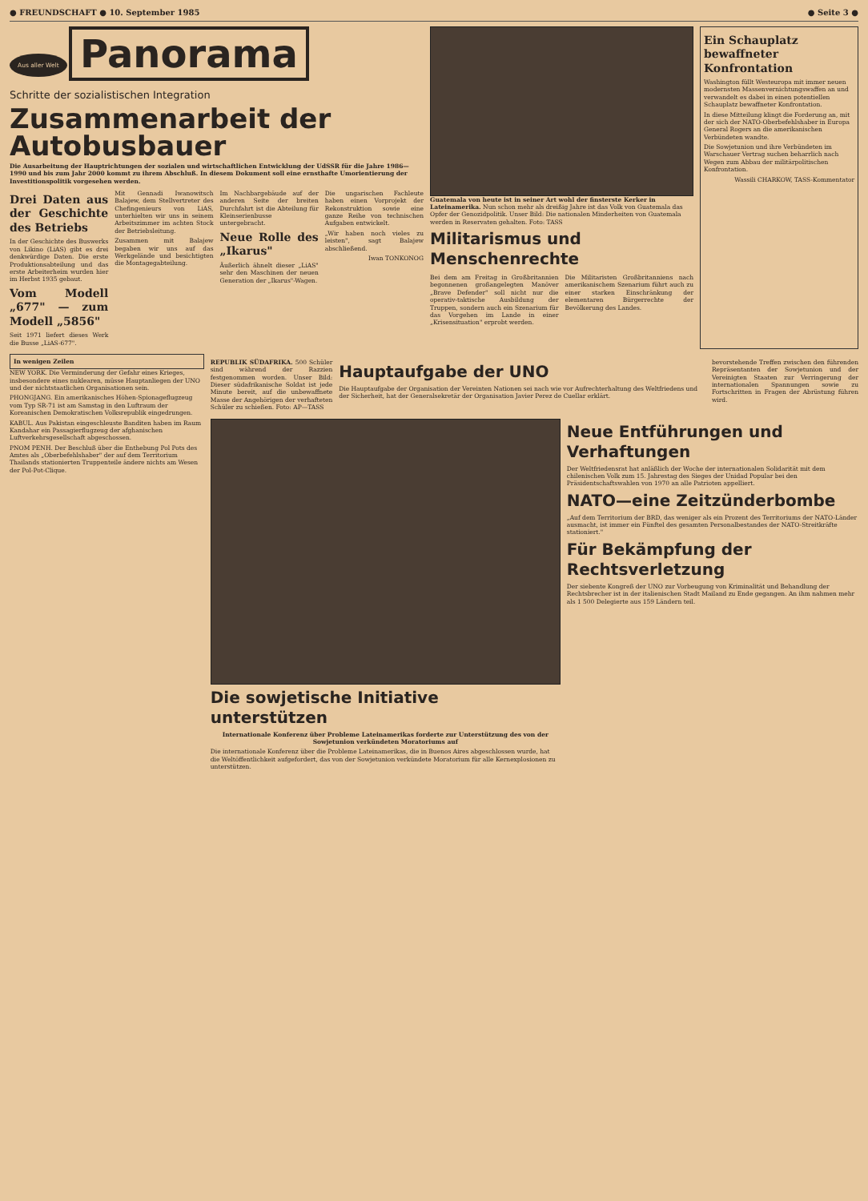● FREUNDSCHAFT ● 10. September 1985 ● Seite 3 ●
Aus aller Welt Panorama
Schritte der sozialistischen Integration
Zusammenarbeit der Autobusbauer
Die Ausarbeitung der Hauptrichtungen der sozialen und wirtschaftlichen Entwicklung der UdSSR für die Jahre 1986—1990 und bis zum Jahr 2000 kommt zu ihrem Abschluß. In diesem Dokument soll eine ernsthafte Umorientierung der Investitionspolitik vorgesehen werden.
Drei Daten aus der Geschichte des Betriebs
In der Geschichte des Buswerks von Likino (LiAS) gibt es drei denkwürdige Daten. Die erste Produktionsabteilung und das erste Arbeiterheim wurden hier im Herbst 1935 gebaut.
Vom Modell „677" — zum Modell „5856"
Seit 1971 liefert dieses Werk die Busse „LiAS-677".
Mit Gennadi Iwanowitsch Balajew, dem Stellvertreter des Chefingenieurs von LiAS, unterhielten wir uns in seinem Arbeitszimmer im achten Stock der Betriebsleitung.
Zusammen mit Balajew begaben wir uns auf das Werkgelände und besichtigten die Montagegabteilung.
Im Nachbargebäude auf der anderen Seite der breiten Durchfahrt ist die Abteilung für Kleinserienbusse untergebracht.
Neue Rolle des „Ikarus"
Äußerlich ähnelt dieser „LiAS" sehr den Maschinen der neuen Generation der „Ikarus"-Wagen.
Die ungarischen Fachleute haben einen Vorprojekt der Rekonstruktion sowie eine ganze Reihe von technischen Aufgaben entwickelt.
„Wir haben noch vieles zu leisten", sagt Balajew abschließend.
Iwan TONKONOG
Guatemala von heute ist in seiner Art wohl der finsterste Kerker in Lateinamerika. Nun schon mehr als dreißig Jahre ist das Volk von Guatemala das Opfer der Genozidpolitik. Unser Bild: Die nationalen Minderheiten von Guatemala werden in Reservaten gehalten. Foto: TASS
Militarismus und Menschenrechte
Bei dem am Freitag in Großbritannien begonnenen großangelegten Manöver „Brave Defender" soll nicht nur die operativ-taktische Ausbildung der Truppen, sondern auch ein Szenarium für das Vorgehen im Lande in einer „Krisensituation" erprobt werden.
Die Militaristen Großbritanniens nach amerikanischem Szenarium führt auch zu einer starken Einschränkung der elementaren Bürgerrechte der Bevölkerung des Landes.
Ein Schauplatz bewaffneter Konfrontation
Washington füllt Westeuropa mit immer neuen modernsten Massenvernichtungswaffen an und verwandelt es dabei in einen potentiellen Schauplatz bewaffneter Konfrontation.
In diese Mitteilung klingt die Forderung an, mit der sich der NATO-Oberbefehlshaber in Europa General Rogers an die amerikanischen Verbündeten wandte.
Die Sowjetunion und ihre Verbündeten im Warschauer Vertrag suchen beharrlich nach Wegen zum Abbau der militärpolitischen Konfrontation.
Wassili CHARKOW, TASS-Kommentator
In wenigen Zeilen
NEW YORK. Die Verminderung der Gefahr eines Krieges, insbesondere eines nuklearen, müsse Hauptanliegen der UNO und der nichtstaatlichen Organisationen sein.
PHONGJANG. Ein amerikanisches Höhen-Spionageflugzeug vom Typ SR-71 ist am Samstag in den Luftraum der Koreanischen Demokratischen Volksrepublik eingedrungen.
KABUL. Aus Pakistan eingeschleuste Banditen haben im Raum Kandahar ein Passagierflugzeug der afghanischen Luftverkehrsgesellschaft abgeschossen.
PNOM PENH. Der Beschluß über die Enthebung Pol Pots des Amtes als „Oberbefehlshaber" der auf dem Territorium Thailands stationierten Truppenteile ändere nichts am Wesen der Pol-Pot-Clique.
REPUBLIK SÜDAFRIKA. 500 Schüler sind während der Razzien festgenommen worden. Unser Bild: Dieser südafrikanische Soldat ist jede Minute bereit, auf die unbewaffnete Masse der Angehörigen der verhafteten Schüler zu schießen. Foto: AP—TASS
Hauptaufgabe der UNO
Die Hauptaufgabe der Organisation der Vereinten Nationen sei nach wie vor Aufrechterhaltung des Weltfriedens und der Sicherheit, hat der Generalsekretär der Organisation Javier Perez de Cuellar erklärt.
bevorstehende Treffen zwischen den führenden Repräsentanten der Sowjetunion und der Vereinigten Staaten zur Verringerung der internationalen Spannungen sowie zu Fortschritten in Fragen der Abrüstung führen wird.
Die sowjetische Initiative unterstützen
Internationale Konferenz über Probleme Lateinamerikas forderte zur Unterstützung des von der Sowjetunion verkündeten Moratoriums auf
Die internationale Konferenz über die Probleme Lateinamerikas, die in Buenos Aires abgeschlossen wurde, hat die Weltöffentlichkeit aufgefordert, das von der Sowjetunion verkündete Moratorium für alle Kernexplosionen zu unterstützen.
Neue Entführungen und Verhaftungen
Der Weltfriedensrat hat anläßlich der Woche der internationalen Solidarität mit dem chilenischen Volk zum 15. Jahrestag des Sieges der Unidad Popular bei den Präsidentschaftswahlen von 1970 an alle Patrioten appelliert.
NATO—eine Zeitzünderbombe
„Auf dem Territorium der BRD, das weniger als ein Prozent des Territoriums der NATO-Länder ausmacht, ist immer ein Fünftel des gesamten Personalbestandes der NATO-Streitkräfte stationiert."
Für Bekämpfung der Rechtsverletzung
Der siebente Kongreß der UNO zur Vorbeugung von Kriminalität und Behandlung der Rechtsbrecher ist in der italienischen Stadt Mailand zu Ende gegangen. An ihm nahmen mehr als 1 500 Delegierte aus 159 Ländern teil.